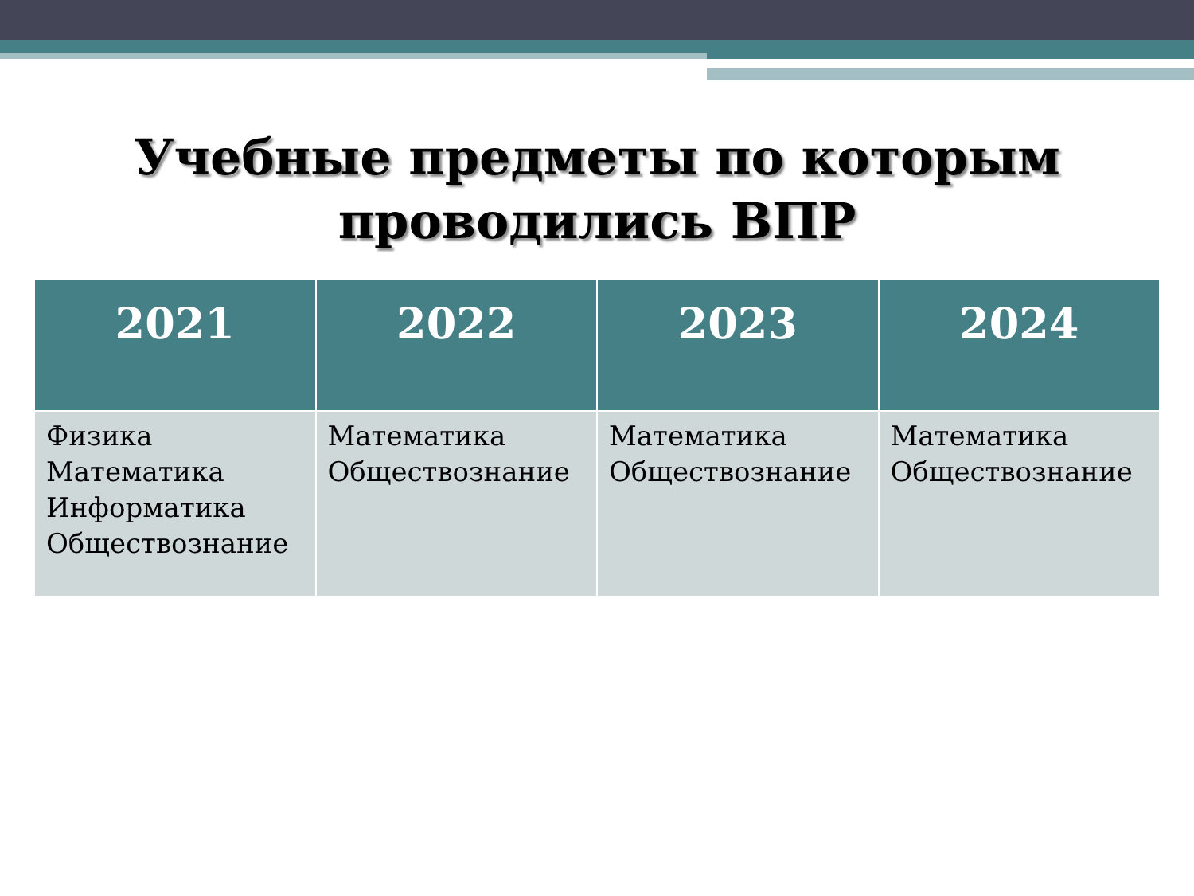Учебные предметы по которым
проводились ВПР
| 2021 | 2022 | 2023 | 2024 |
| --- | --- | --- | --- |
| Физика Математика Информатика Обществознание | Математика Обществознание | Математика Обществознание | Математика Обществознание |